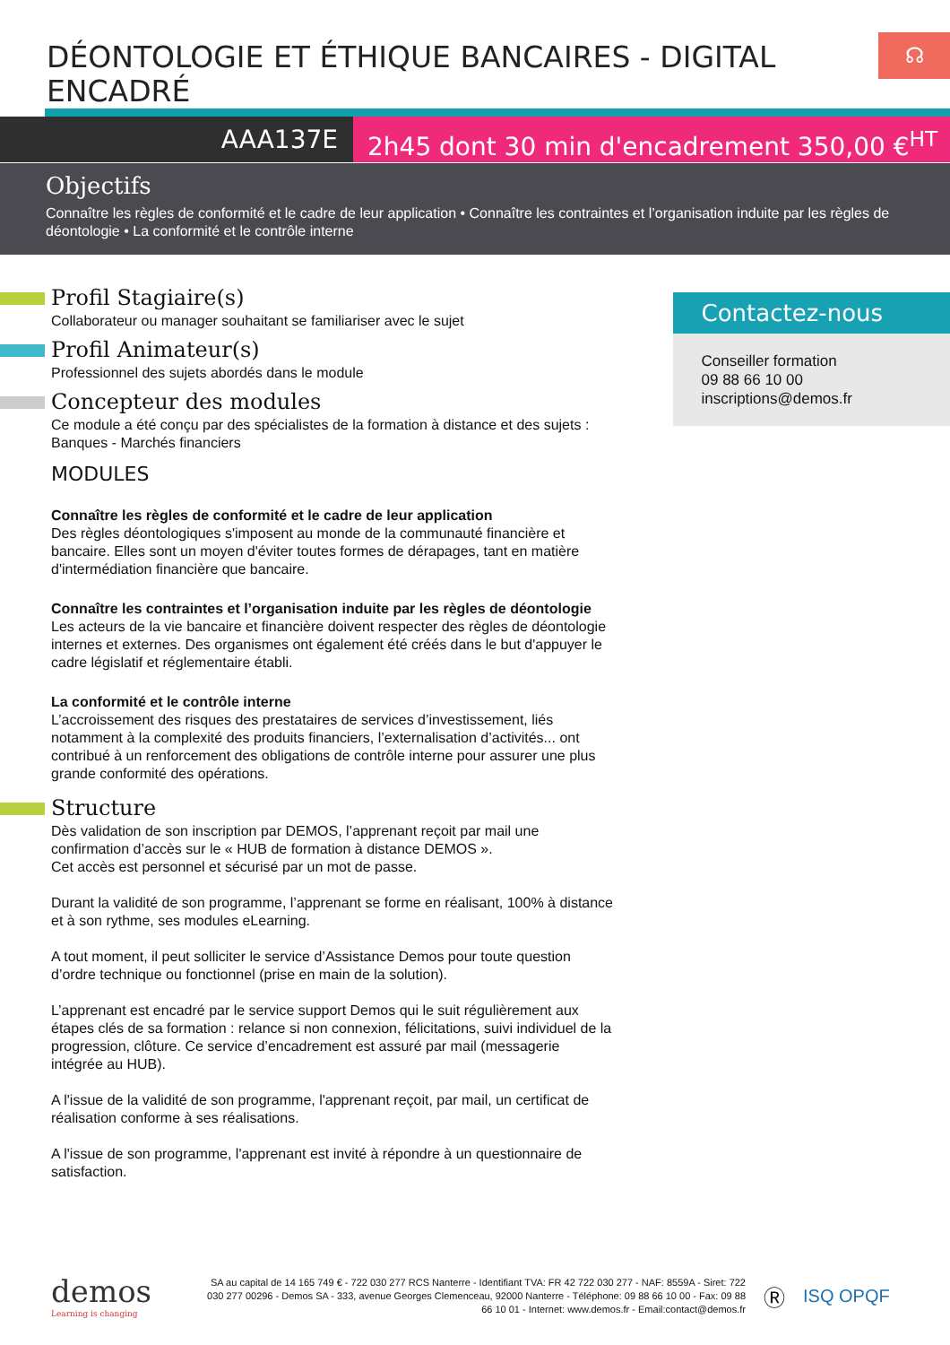☊
DÉONTOLOGIE ET ÉTHIQUE BANCAIRES - DIGITAL ENCADRÉ
AAA137E 2h45 dont 30 min d'encadrement 350,00 €<sup>HT</sup>
Objectifs
Connaître les règles de conformité et le cadre de leur application • Connaître les contraintes et l’organisation induite par les règles de déontologie • La conformité et le contrôle interne
Profil Stagiaire(s)
Collaborateur ou manager souhaitant se familiariser avec le sujet
Profil Animateur(s)
Professionnel des sujets abordés dans le module
Concepteur des modules
Ce module a été conçu par des spécialistes de la formation à distance et des sujets : Banques - Marchés financiers
MODULES
Connaître les règles de conformité et le cadre de leur application
Des règles déontologiques s'imposent au monde de la communauté financière et bancaire. Elles sont un moyen d'éviter toutes formes de dérapages, tant en matière d'intermédiation financière que bancaire.
Connaître les contraintes et l’organisation induite par les règles de déontologie
Les acteurs de la vie bancaire et financière doivent respecter des règles de déontologie internes et externes. Des organismes ont également été créés dans le but d'appuyer le cadre législatif et réglementaire établi.
La conformité et le contrôle interne
L’accroissement des risques des prestataires de services d’investissement, liés notamment à la complexité des produits financiers, l’externalisation d’activités... ont contribué à un renforcement des obligations de contrôle interne pour assurer une plus grande conformité des opérations.
Structure
Dès validation de son inscription par DEMOS, l’apprenant reçoit par mail une confirmation d’accès sur le « HUB de formation à distance DEMOS ».
Cet accès est personnel et sécurisé par un mot de passe.
Durant la validité de son programme, l’apprenant se forme en réalisant, 100% à distance et à son rythme, ses modules eLearning.
A tout moment, il peut solliciter le service d’Assistance Demos pour toute question d’ordre technique ou fonctionnel (prise en main de la solution).
L’apprenant est encadré par le service support Demos qui le suit régulièrement aux étapes clés de sa formation : relance si non connexion, félicitations, suivi individuel de la progression, clôture. Ce service d’encadrement est assuré par mail (messagerie intégrée au HUB).
A l'issue de la validité de son programme, l'apprenant reçoit, par mail, un certificat de réalisation conforme à ses réalisations.
A l'issue de son programme, l'apprenant est invité à répondre à un questionnaire de satisfaction.
Contactez-nous
Conseiller formation
09 88 66 10 00
inscriptions@demos.fr
demos
Learning is changing
SA au capital de 14 165 749 € - 722 030 277 RCS Nanterre - Identifiant TVA: FR 42 722 030 277 - NAF: 8559A - Siret: 722 030 277 00296 - Demos SA - 333, avenue Georges Clemenceau, 92000 Nanterre - Téléphone: 09 88 66 10 00 - Fax: 09 88 66 10 01 - Internet: www.demos.fr - Email:contact@demos.fr
Ⓡ
ISQ OPQF